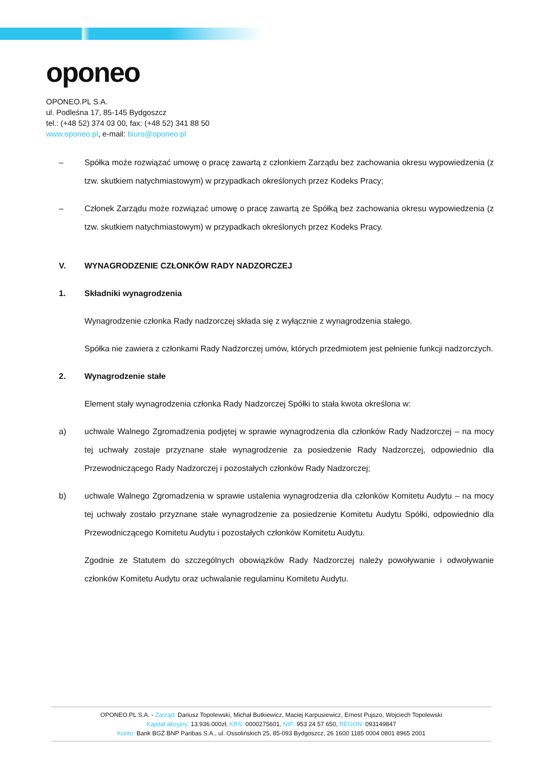oponeo
OPONEO.PL S.A.
ul. Podleśna 17, 85-145 Bydgoszcz
tel.: (+48 52) 374 03 00, fax: (+48 52) 341 88 50
www.oponeo.pl, e-mail: biuro@oponeo.pl
– Spółka może rozwiązać umowę o pracę zawartą z członkiem Zarządu bez zachowania okresu wypowiedzenia (z tzw. skutkiem natychmiastowym) w przypadkach określonych przez Kodeks Pracy;
– Członek Zarządu może rozwiązać umowę o pracę zawartą ze Spółką bez zachowania okresu wypowiedzenia (z tzw. skutkiem natychmiastowym) w przypadkach określonych przez Kodeks Pracy.
V. WYNAGRODZENIE CZŁONKÓW RADY NADZORCZEJ
1. Składniki wynagrodzenia
Wynagrodzenie członka Rady nadzorczej składa się z wyłącznie z wynagrodzenia stałego.
Spółka nie zawiera z członkami Rady Nadzorczej umów, których przedmiotem jest pełnienie funkcji nadzorczych.
2. Wynagrodzenie stałe
Element stały wynagrodzenia członka Rady Nadzorczej Spółki to stała kwota określona w:
a) uchwale Walnego Zgromadzenia podjętej w sprawie wynagrodzenia dla członków Rady Nadzorczej – na mocy tej uchwały zostaje przyznane stałe wynagrodzenie za posiedzenie Rady Nadzorczej, odpowiednio dla Przewodniczącego Rady Nadzorczej i pozostałych członków Rady Nadzorczej;
b) uchwale Walnego Zgromadzenia w sprawie ustalenia wynagrodzenia dla członków Komitetu Audytu – na mocy tej uchwały zostało przyznane stałe wynagrodzenie za posiedzenie Komitetu Audytu Spółki, odpowiednio dla Przewodniczącego Komitetu Audytu i pozostałych członków Komitetu Audytu.
Zgodnie ze Statutem do szczególnych obowiązków Rady Nadzorczej należy powoływanie i odwoływanie członków Komitetu Audytu oraz uchwalanie regulaminu Komitetu Audytu.
OPONEO.PL S.A. - Zarząd: Dariusz Topolewski, Michał Butkiewicz, Maciej Karpusiewicz, Ernest Pujszo, Wojciech Topolewski
Kapitał akcyjny: 13.936.000zł, KRS: 0000275601, NIP: 953 24 57 650, REGON: 093149847
Konto: Bank BGŻ BNP Paribas S.A., ul. Ossolińskich 25, 85-093 Bydgoszcz, 26 1600 1185 0004 0801 8965 2001